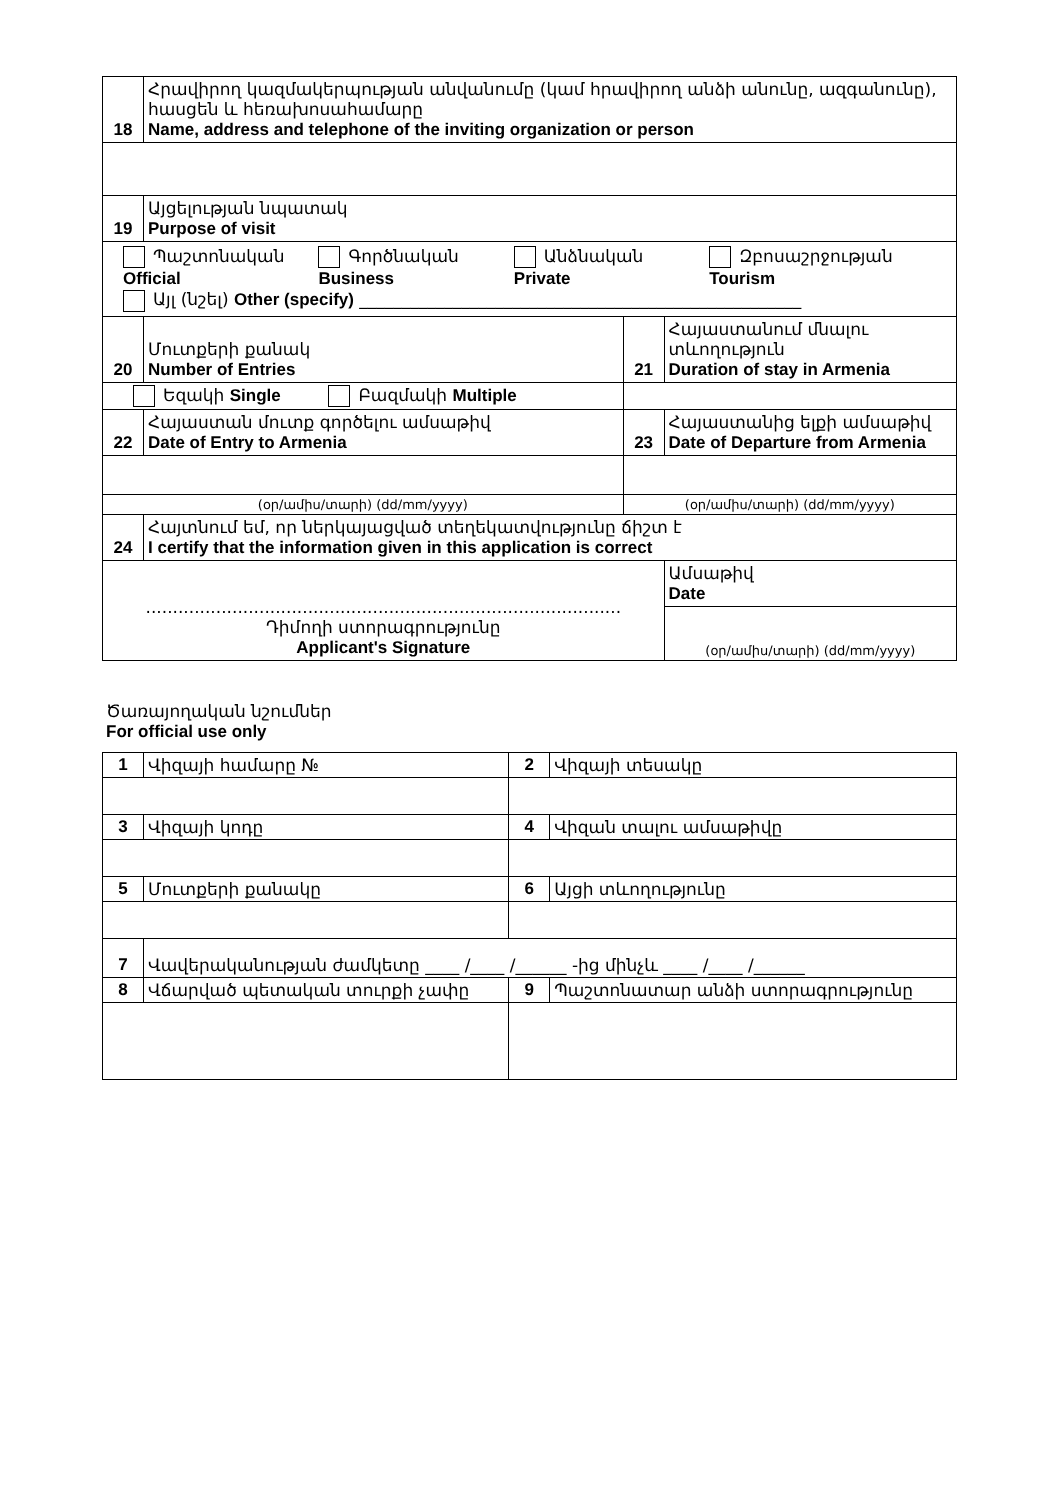| 18 | Հրավիրող կազմակերպության անվանումը (կամ հրավիրող անձի անունը, ազգանունը), հասցեն և հեռախոսահամարը Name, address and telephone of the inviting organization or person | | |
| 19 | Այցելության նպատակ Purpose of visit | | |
| Պաշտոնական Official Գործնական Business Անձնական Private Զբոսաշրջության Tourism Այլ (նշել) Other (specify) ____________________________________________________ | | | |
| 20 | Մուտքերի քանակ Number of Entries | 21 | Հայաստանում մնալու տևողություն Duration of stay in Armenia |
| Եզակի Single Բազմակի Multiple | | | |
| 22 | Հայաստան մուտք գործելու ամսաթիվ Date of Entry to Armenia | 23 | Հայաստանից ելքի ամսաթիվ Date of Departure from Armenia |
| (օր/ամիս/տարի) (dd/mm/yyyy) | | (օր/ամիս/տարի) (dd/mm/yyyy) | |
| 24 | Հայտնում եմ, որ ներկայացված տեղեկատվությունը ճիշտ է I certify that the information given in this application is correct | | |
| ........................................................................................ Դիմողի ստորագրությունը Applicant's Signature | | | Ամսաթիվ Date |
| | | | (օր/ամիս/տարի) (dd/mm/yyyy) |
Ծառայողական նշումներ
For official use only
| 1 | Վիզայի համարը № | 2 | Վիզայի տեսակը |
| 3 | Վիզայի կոդը | 4 | Վիզան տալու ամսաթիվը |
| 5 | Մուտքերի քանակը | 6 | Այցի տևողությունը |
| 7 | Վավերականության ժամկետը ____ /____ /______ -ից մինչև ____ /____ /______ | | |
| 8 | Վճարված պետական տուրքի չափը | 9 | Պաշտոնատար անձի ստորագրությունը |